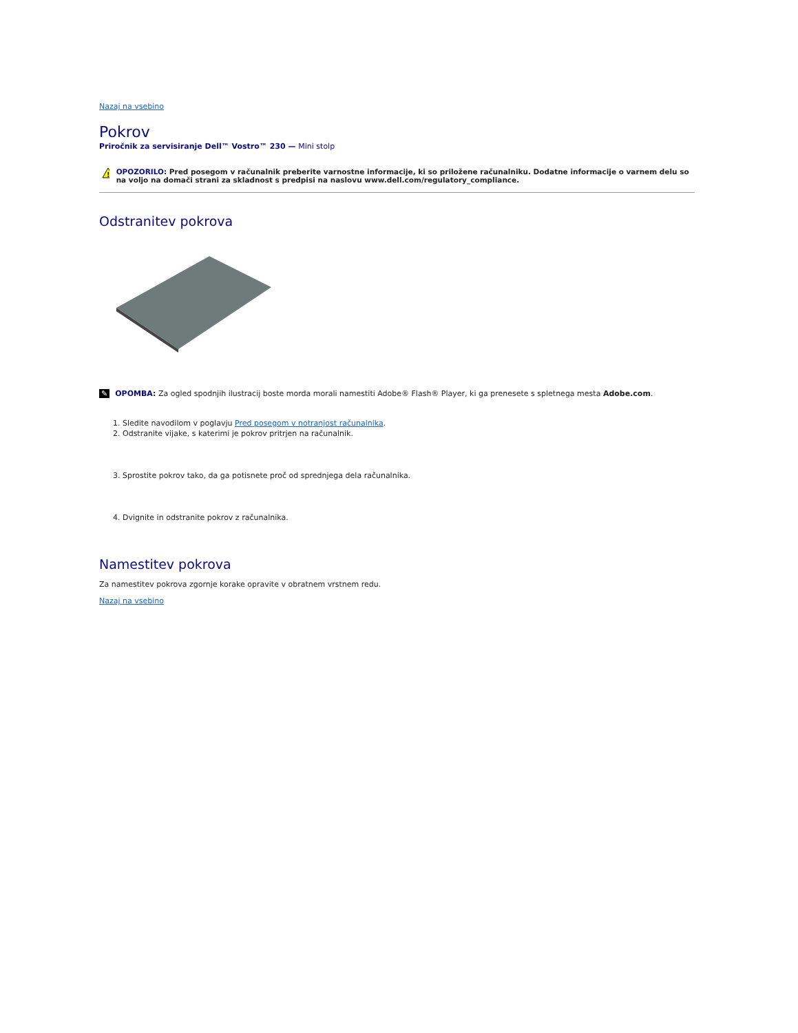Nazaj na vsebino
Pokrov
Priročnik za servisiranje Dell™ Vostro™ 230 — Mini stolp
!
OPOZORILO: Pred posegom v računalnik preberite varnostne informacije, ki so priložene računalniku. Dodatne informacije o varnem delu so na voljo na domači strani za skladnost s predpisi na naslovu www.dell.com/regulatory_compliance.
Odstranitev pokrova
✎ OPOMBA: Za ogled spodnjih ilustracij boste morda morali namestiti Adobe® Flash® Player, ki ga prenesete s spletnega mesta Adobe.com.
1. Sledite navodilom v poglavju Pred posegom v notranjost računalnika.
2. Odstranite vijake, s katerimi je pokrov pritrjen na računalnik.
3. Sprostite pokrov tako, da ga potisnete proč od sprednjega dela računalnika.
4. Dvignite in odstranite pokrov z računalnika.
Namestitev pokrova
Za namestitev pokrova zgornje korake opravite v obratnem vrstnem redu.
Nazaj na vsebino